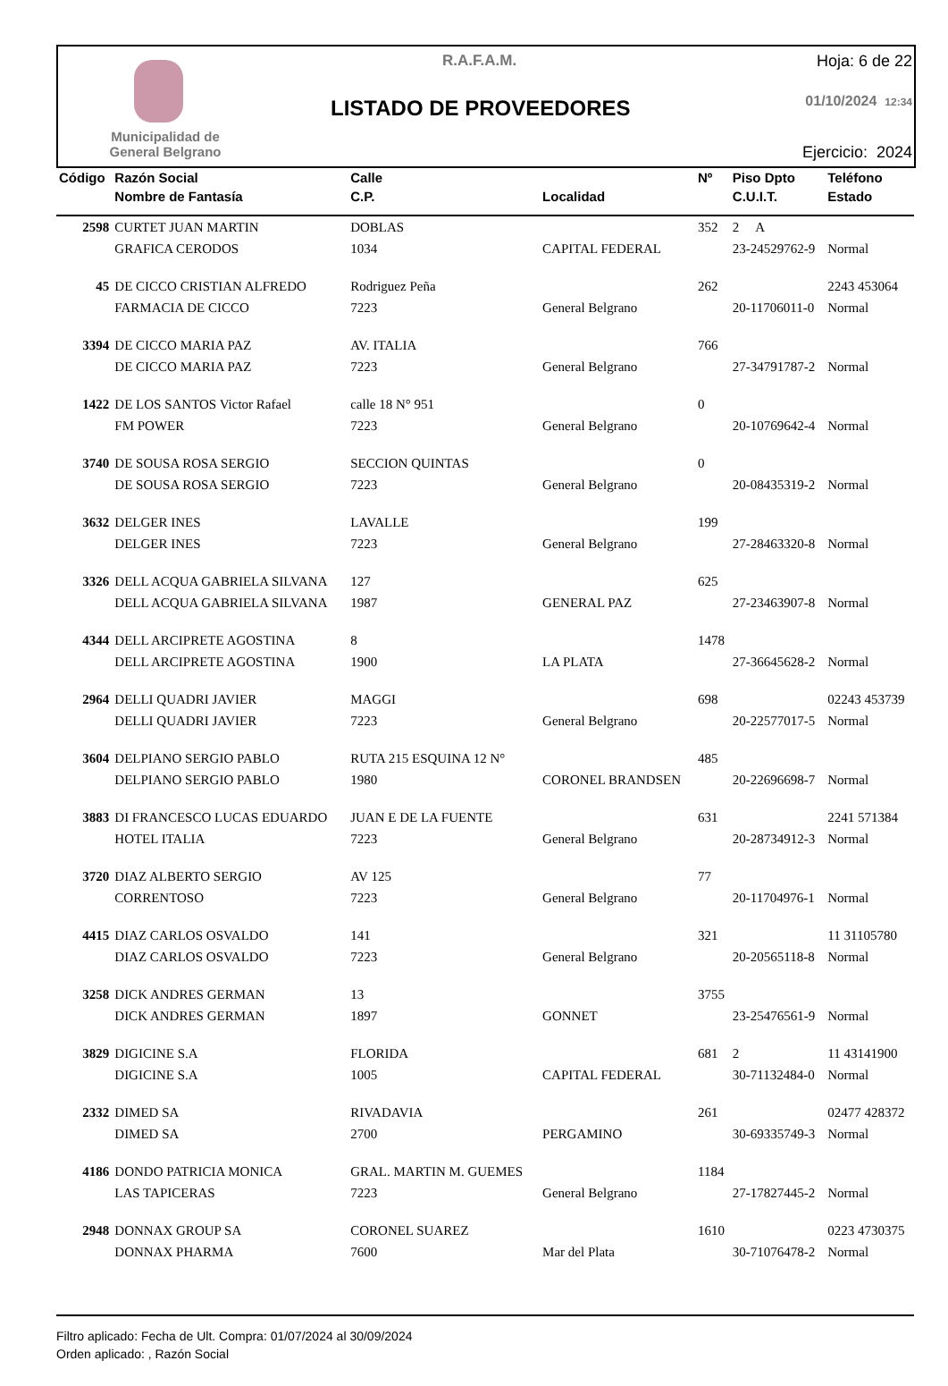Municipalidad de
General Belgrano
R.A.F.A.M.
LISTADO DE PROVEEDORES
Hoja: 6 de 22
01/10/2024 12:34
Ejercicio: 2024
| Código | Razón Social | Calle | | Nº | Piso Dpto | Teléfono |
| --- | --- | --- | --- | --- | --- | --- |
| | Nombre de Fantasía | C.P. | Localidad | | C.U.I.T. | Estado |
| 2598 | CURTET JUAN MARTIN | DOBLAS | | 352 | 2 A | |
| | GRAFICA CERODOS | 1034 | CAPITAL FEDERAL | | 23-24529762-9 | Normal |
| 45 | DE CICCO CRISTIAN ALFREDO | Rodriguez Peña | | 262 | | 2243 453064 |
| | FARMACIA DE CICCO | 7223 | General Belgrano | | 20-11706011-0 | Normal |
| 3394 | DE CICCO MARIA PAZ | AV. ITALIA | | 766 | | |
| | DE CICCO MARIA PAZ | 7223 | General Belgrano | | 27-34791787-2 | Normal |
| 1422 | DE LOS SANTOS Victor Rafael | calle 18 N° 951 | | 0 | | |
| | FM POWER | 7223 | General Belgrano | | 20-10769642-4 | Normal |
| 3740 | DE SOUSA ROSA SERGIO | SECCION QUINTAS | | 0 | | |
| | DE SOUSA ROSA SERGIO | 7223 | General Belgrano | | 20-08435319-2 | Normal |
| 3632 | DELGER INES | LAVALLE | | 199 | | |
| | DELGER INES | 7223 | General Belgrano | | 27-28463320-8 | Normal |
| 3326 | DELL ACQUA GABRIELA SILVANA | 127 | | 625 | | |
| | DELL ACQUA GABRIELA SILVANA | 1987 | GENERAL PAZ | | 27-23463907-8 | Normal |
| 4344 | DELL ARCIPRETE AGOSTINA | 8 | | 1478 | | |
| | DELL ARCIPRETE AGOSTINA | 1900 | LA PLATA | | 27-36645628-2 | Normal |
| 2964 | DELLI QUADRI JAVIER | MAGGI | | 698 | | 02243 453739 |
| | DELLI QUADRI JAVIER | 7223 | General Belgrano | | 20-22577017-5 | Normal |
| 3604 | DELPIANO SERGIO PABLO | RUTA 215 ESQUINA 12 N° | | 485 | | |
| | DELPIANO SERGIO PABLO | 1980 | CORONEL BRANDSEN | | 20-22696698-7 | Normal |
| 3883 | DI FRANCESCO LUCAS EDUARDO | JUAN E DE LA FUENTE | | 631 | | 2241 571384 |
| | HOTEL ITALIA | 7223 | General Belgrano | | 20-28734912-3 | Normal |
| 3720 | DIAZ ALBERTO SERGIO | AV 125 | | 77 | | |
| | CORRENTOSO | 7223 | General Belgrano | | 20-11704976-1 | Normal |
| 4415 | DIAZ CARLOS OSVALDO | 141 | | 321 | | 11 31105780 |
| | DIAZ CARLOS OSVALDO | 7223 | General Belgrano | | 20-20565118-8 | Normal |
| 3258 | DICK ANDRES GERMAN | 13 | | 3755 | | |
| | DICK ANDRES GERMAN | 1897 | GONNET | | 23-25476561-9 | Normal |
| 3829 | DIGICINE S.A | FLORIDA | | 681 | 2 | 11 43141900 |
| | DIGICINE S.A | 1005 | CAPITAL FEDERAL | | 30-71132484-0 | Normal |
| 2332 | DIMED SA | RIVADAVIA | | 261 | | 02477 428372 |
| | DIMED SA | 2700 | PERGAMINO | | 30-69335749-3 | Normal |
| 4186 | DONDO PATRICIA MONICA | GRAL. MARTIN M. GUEMES | | 1184 | | |
| | LAS TAPICERAS | 7223 | General Belgrano | | 27-17827445-2 | Normal |
| 2948 | DONNAX GROUP SA | CORONEL SUAREZ | | 1610 | | 0223 4730375 |
| | DONNAX PHARMA | 7600 | Mar del Plata | | 30-71076478-2 | Normal |
Filtro aplicado: Fecha de Ult. Compra: 01/07/2024 al 30/09/2024
Orden aplicado: , Razón Social